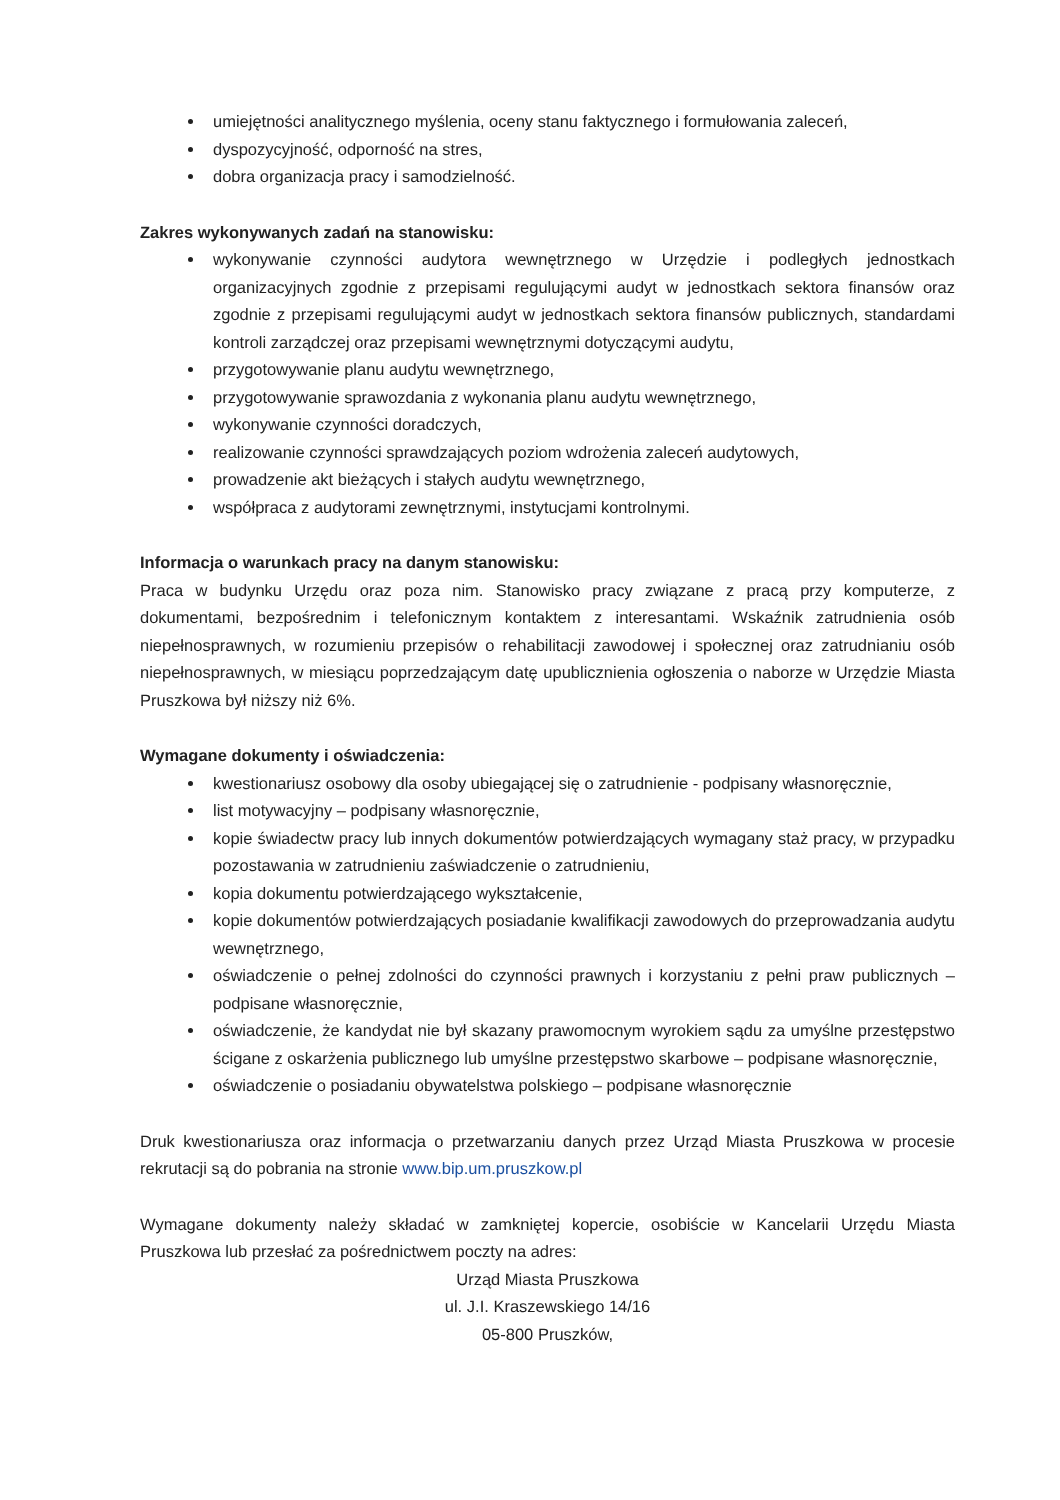umiejętności analitycznego myślenia, oceny stanu faktycznego i formułowania zaleceń,
dyspozycyjność, odporność na stres,
dobra organizacja pracy i samodzielność.
Zakres wykonywanych zadań na stanowisku:
wykonywanie czynności audytora wewnętrznego w Urzędzie i podległych jednostkach organizacyjnych zgodnie z przepisami regulującymi audyt w jednostkach sektora finansów oraz zgodnie z przepisami regulującymi audyt w jednostkach sektora finansów publicznych, standardami kontroli zarządczej oraz przepisami wewnętrznymi dotyczącymi audytu,
przygotowywanie planu audytu wewnętrznego,
przygotowywanie sprawozdania z wykonania planu audytu wewnętrznego,
wykonywanie czynności doradczych,
realizowanie czynności sprawdzających poziom wdrożenia zaleceń audytowych,
prowadzenie akt bieżących i stałych audytu wewnętrznego,
współpraca z audytorami zewnętrznymi, instytucjami kontrolnymi.
Informacja o warunkach pracy na danym stanowisku:
Praca w budynku Urzędu oraz poza nim. Stanowisko pracy związane z pracą przy komputerze, z dokumentami, bezpośrednim i telefonicznym kontaktem z interesantami. Wskaźnik zatrudnienia osób niepełnosprawnych, w rozumieniu przepisów o rehabilitacji zawodowej i społecznej oraz zatrudnianiu osób niepełnosprawnych, w miesiącu poprzedzającym datę upublicznienia ogłoszenia o naborze w Urzędzie Miasta Pruszkowa był niższy niż 6%.
Wymagane dokumenty i oświadczenia:
kwestionariusz osobowy dla osoby ubiegającej się o zatrudnienie - podpisany własnoręcznie,
list motywacyjny – podpisany własnoręcznie,
kopie świadectw pracy lub innych dokumentów potwierdzających wymagany staż pracy, w przypadku pozostawania w zatrudnieniu zaświadczenie o zatrudnieniu,
kopia dokumentu potwierdzającego wykształcenie,
kopie dokumentów potwierdzających posiadanie kwalifikacji zawodowych do przeprowadzania audytu wewnętrznego,
oświadczenie o pełnej zdolności do czynności prawnych i korzystaniu z pełni praw publicznych – podpisane własnoręcznie,
oświadczenie, że kandydat nie był skazany prawomocnym wyrokiem sądu za umyślne przestępstwo ścigane z oskarżenia publicznego lub umyślne przestępstwo skarbowe – podpisane własnoręcznie,
oświadczenie o posiadaniu obywatelstwa polskiego – podpisane własnoręcznie
Druk kwestionariusza oraz informacja o przetwarzaniu danych przez Urząd Miasta Pruszkowa w procesie rekrutacji są do pobrania na stronie www.bip.um.pruszkow.pl
Wymagane dokumenty należy składać w zamkniętej kopercie, osobiście w Kancelarii Urzędu Miasta Pruszkowa lub przesłać za pośrednictwem poczty na adres:
Urząd Miasta Pruszkowa
ul. J.I. Kraszewskiego 14/16
05-800 Pruszków,